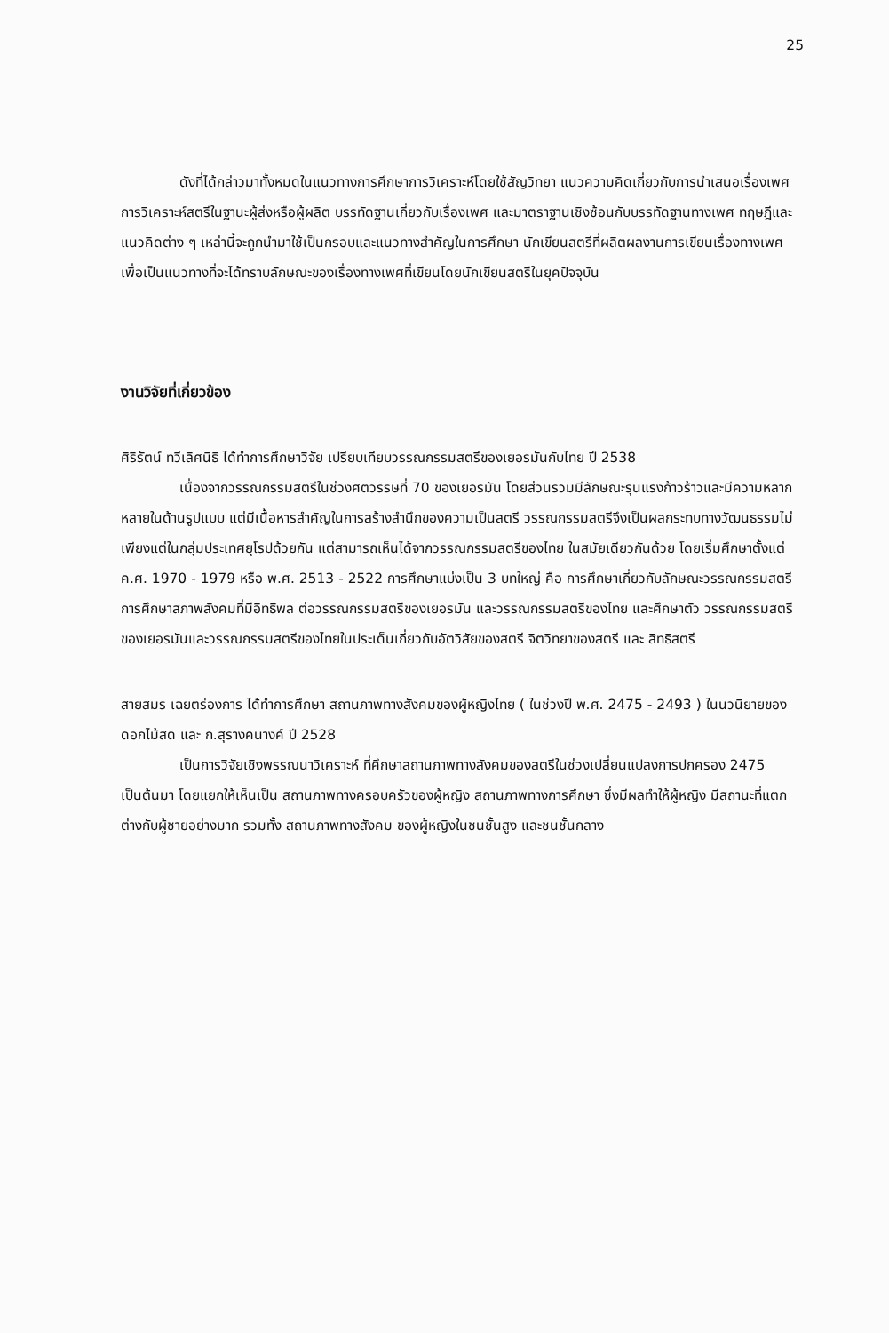25
ดังที่ได้กล่าวมาทั้งหมดในแนวทางการศึกษาการวิเคราะห์โดยใช้สัญวิทยา แนวความคิดเกี่ยวกับการนำเสนอเรื่องเพศ การวิเคราะห์สตรีในฐานะผู้ส่งหรือผู้ผลิต บรรทัดฐานเกี่ยวกับเรื่องเพศ และมาตราฐานเชิงซ้อนกับบรรทัดฐานทางเพศ ทฤษฎีและแนวคิดต่าง ๆ เหล่านี้จะถูกนำมาใช้เป็นกรอบและแนวทางสำคัญในการศึกษา นักเขียนสตรีที่ผลิตผลงานการเขียนเรื่องทางเพศเพื่อเป็นแนวทางที่จะได้ทราบลักษณะของเรื่องทางเพศที่เขียนโดยนักเขียนสตรีในยุคปัจจุบัน
งานวิจัยที่เกี่ยวข้อง
ศิริรัตน์ ทวีเลิศนิธิ ได้ทำการศึกษาวิจัย เปรียบเทียบวรรณกรรมสตรีของเยอรมันกับไทย ปี 2538
เนื่องจากวรรณกรรมสตรีในช่วงศตวรรษที่ 70 ของเยอรมัน โดยส่วนรวมมีลักษณะรุนแรงก้าวร้าวและมีความหลากหลายในด้านรูปแบบ แต่มีเนื้อหารสำคัญในการสร้างสำนึกของความเป็นสตรี วรรณกรรมสตรีจึงเป็นผลกระทบทางวัฒนธรรมไม่เพียงแต่ในกลุ่มประเทศยุโรปด้วยกัน แต่สามารถเห็นได้จากวรรณกรรมสตรีของไทย ในสมัยเดียวกันด้วย โดยเริ่มศึกษาตั้งแต่ค.ศ. 1970 - 1979 หรือ พ.ศ. 2513 - 2522 การศึกษาแบ่งเป็น 3 บทใหญ่ คือ การศึกษาเกี่ยวกับลักษณะวรรณกรรมสตรี การศึกษาสภาพสังคมที่มีอิทธิพล ต่อวรรณกรรมสตรีของเยอรมัน และวรรณกรรมสตรีของไทย และศึกษาตัว วรรณกรรมสตรีของเยอรมันและวรรณกรรมสตรีของไทยในประเด็นเกี่ยวกับอัตวิสัยของสตรี จิตวิทยาของสตรี และ สิทธิสตรี
สายสมร เฉยตร่องการ ได้ทำการศึกษา สถานภาพทางสังคมของผู้หญิงไทย ( ในช่วงปี พ.ศ. 2475 - 2493 ) ในนวนิยายของดอกไม้สด และ ก.สุรางคนางค์ ปี 2528
เป็นการวิจัยเชิงพรรณนาวิเคราะห์ ที่ศึกษาสถานภาพทางสังคมของสตรีในช่วงเปลี่ยนแปลงการปกครอง 2475 เป็นต้นมา โดยแยกให้เห็นเป็น สถานภาพทางครอบครัวของผู้หญิง สถานภาพทางการศึกษา ซึ่งมีผลทำให้ผู้หญิง มีสถานะที่แตกต่างกับผู้ชายอย่างมาก รวมทั้ง สถานภาพทางสังคม ของผู้หญิงในชนชั้นสูง และชนชั้นกลาง